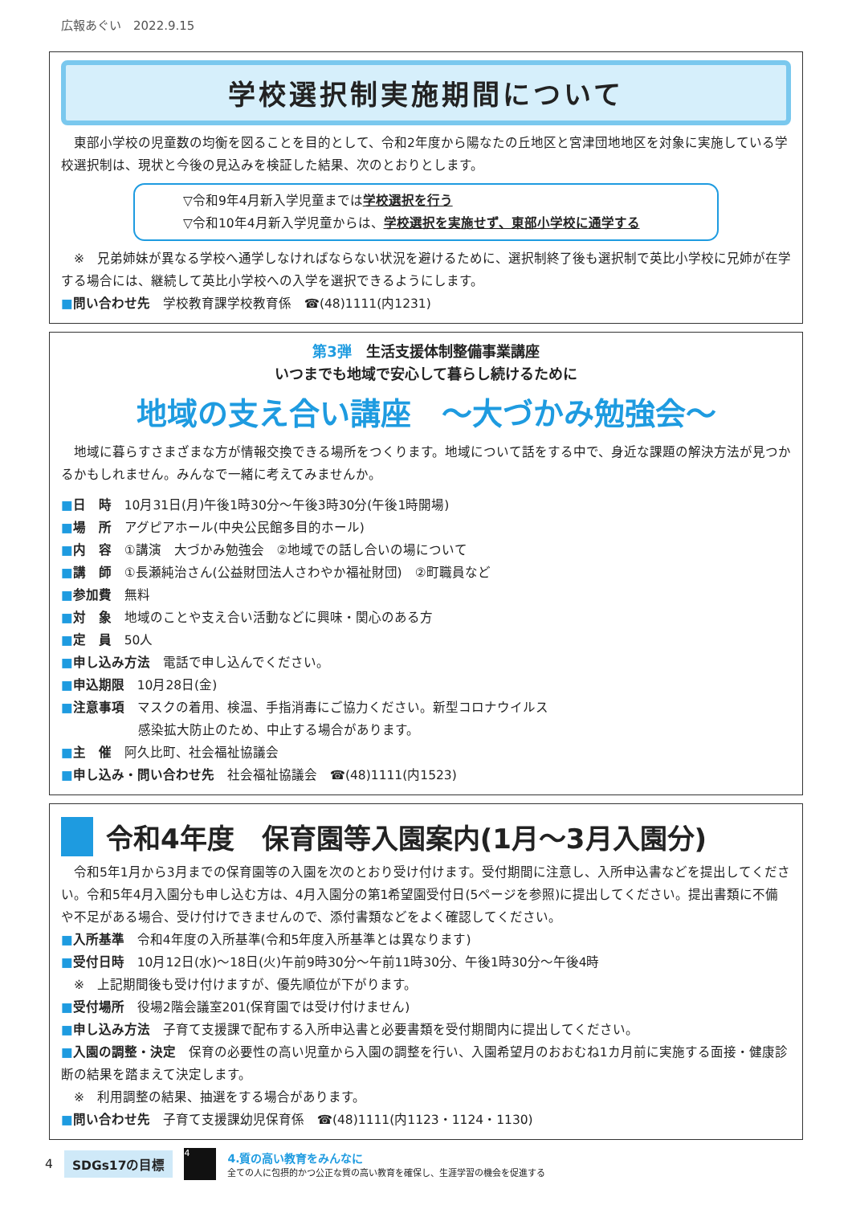広報あぐい　2022.9.15
学校選択制実施期間について
　東部小学校の児童数の均衡を図ることを目的として、令和2年度から陽なたの丘地区と宮津団地地区を対象に実施している学校選択制は、現状と今後の見込みを検証した結果、次のとおりとします。
▽令和9年4月新入学児童までは学校選択を行う
▽令和10年4月新入学児童からは、学校選択を実施せず、東部小学校に通学する
　※　兄弟姉妹が異なる学校へ通学しなければならない状況を避けるために、選択制終了後も選択制で英比小学校に兄姉が在学する場合には、継続して英比小学校への入学を選択できるようにします。
■問い合わせ先　学校教育課学校教育係　☎(48)1111(内1231)
第3弾　生活支援体制整備事業講座
いつまでも地域で安心して暮らし続けるために
地域の支え合い講座　～大づかみ勉強会～
　地域に暮らすさまざまな方が情報交換できる場所をつくります。地域について話をする中で、身近な課題の解決方法が見つかるかもしれません。みんなで一緒に考えてみませんか。
■日　時　10月31日(月)午後1時30分～午後3時30分(午後1時開場)
■場　所　アグピアホール(中央公民館多目的ホール)
■内　容　①講演　大づかみ勉強会　②地域での話し合いの場について
■講　師　①長瀬純治さん(公益財団法人さわやか福祉財団)　②町職員など
■参加費　無料
■対　象　地域のことや支え合い活動などに興味・関心のある方
■定　員　50人
■申し込み方法　電話で申し込んでください。
■申込期限　10月28日(金)
■注意事項　マスクの着用、検温、手指消毒にご協力ください。新型コロナウイルス
　　　　　　感染拡大防止のため、中止する場合があります。
■主　催　阿久比町、社会福祉協議会
■申し込み・問い合わせ先　社会福祉協議会　☎(48)1111(内1523)
令和4年度　保育園等入園案内(1月～3月入園分)
　令和5年1月から3月までの保育園等の入園を次のとおり受け付けます。受付期間に注意し、入所申込書などを提出してください。令和5年4月入園分も申し込む方は、4月入園分の第1希望園受付日(5ページを参照)に提出してください。提出書類に不備や不足がある場合、受け付けできませんので、添付書類などをよく確認してください。
■入所基準　令和4年度の入所基準(令和5年度入所基準とは異なります)
■受付日時　10月12日(水)～18日(火)午前9時30分～午前11時30分、午後1時30分～午後4時
　※　上記期間後も受け付けますが、優先順位が下がります。
■受付場所　役場2階会議室201(保育園では受け付けません)
■申し込み方法　子育て支援課で配布する入所申込書と必要書類を受付期間内に提出してください。
■入園の調整・決定　保育の必要性の高い児童から入園の調整を行い、入園希望月のおおむね1カ月前に実施する面接・健康診断の結果を踏まえて決定します。
　※　利用調整の結果、抽選をする場合があります。
■問い合わせ先　子育て支援課幼児保育係　☎(48)1111(内1123・1124・1130)
4 SDGs17の目標
4
4.質の高い教育をみんなに
全ての人に包摂的かつ公正な質の高い教育を確保し、生涯学習の機会を促進する